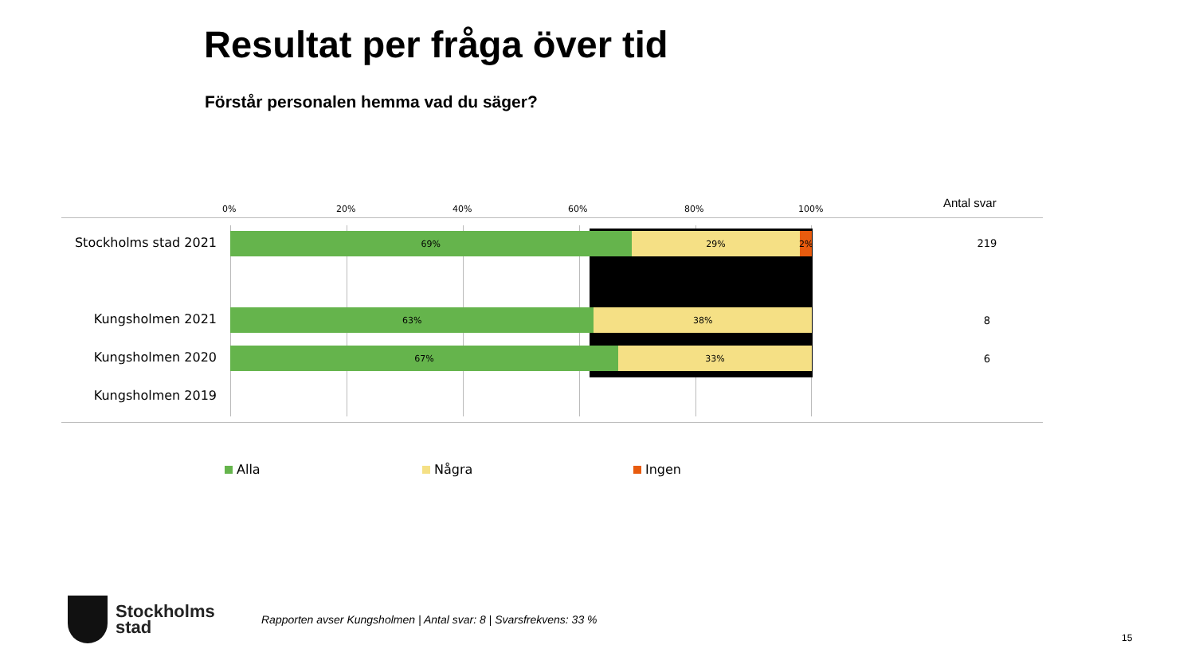Resultat per fråga över tid
Förstår personalen hemma vad du säger?
0% 20% 40% 60% 80% 100% Antal svar
Stockholms stad 2021
69% 29% 2%
219
Kungsholmen 2021
63% 38%
8
Kungsholmen 2020
67% 33%
6
Kungsholmen 2019
Alla Några Ingen
Stockholms
stad
Rapporten avser Kungsholmen | Antal svar: 8 | Svarsfrekvens: 33 %
15